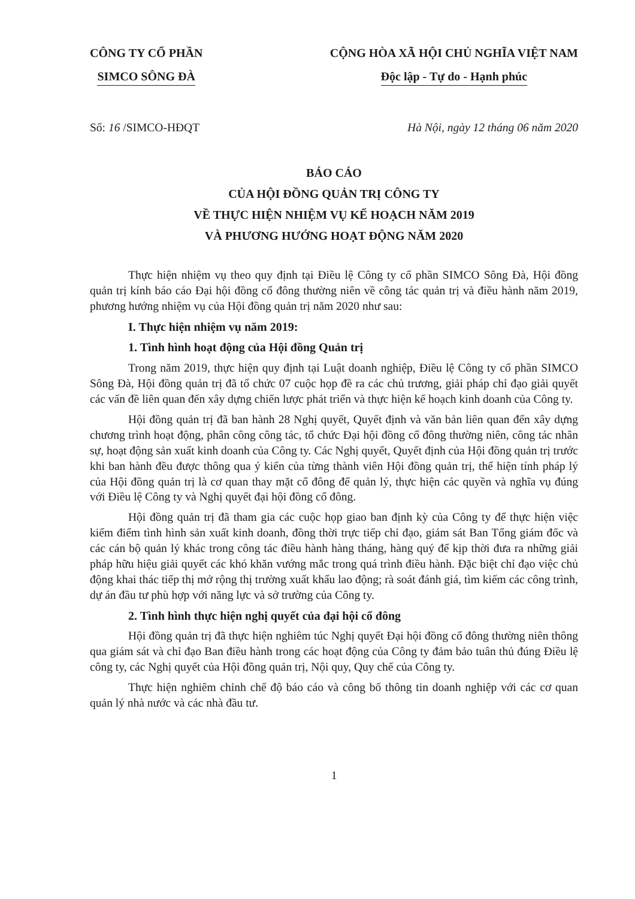CÔNG TY CỔ PHẦN
SIMCO SÔNG ĐÀ
CỘNG HÒA XÃ HỘI CHỦ NGHĨA VIỆT NAM
Độc lập - Tự do - Hạnh phúc
Số: 16 /SIMCO-HĐQT Hà Nội, ngày 12 tháng 06 năm 2020
BÁO CÁO
CỦA HỘI ĐỒNG QUẢN TRỊ CÔNG TY
VỀ THỰC HIỆN NHIỆM VỤ KẾ HOẠCH NĂM 2019
VÀ PHƯƠNG HƯỚNG HOẠT ĐỘNG NĂM 2020
Thực hiện nhiệm vụ theo quy định tại Điều lệ Công ty cổ phần SIMCO Sông Đà, Hội đồng quản trị kính báo cáo Đại hội đồng cổ đông thường niên về công tác quản trị và điều hành năm 2019, phương hướng nhiệm vụ của Hội đồng quản trị năm 2020 như sau:
I. Thực hiện nhiệm vụ năm 2019:
1. Tình hình hoạt động của Hội đồng Quản trị
Trong năm 2019, thực hiện quy định tại Luật doanh nghiệp, Điều lệ Công ty cổ phần SIMCO Sông Đà, Hội đồng quản trị đã tổ chức 07 cuộc họp đề ra các chủ trương, giải pháp chỉ đạo giải quyết các vấn đề liên quan đến xây dựng chiến lược phát triển và thực hiện kế hoạch kinh doanh của Công ty.
Hội đồng quản trị đã ban hành 28 Nghị quyết, Quyết định và văn bản liên quan đến xây dựng chương trình hoạt động, phân công công tác, tổ chức Đại hội đồng cổ đông thường niên, công tác nhân sự, hoạt động sản xuất kinh doanh của Công ty. Các Nghị quyết, Quyết định của Hội đồng quản trị trước khi ban hành đều được thông qua ý kiến của từng thành viên Hội đồng quản trị, thể hiện tính pháp lý của Hội đồng quản trị là cơ quan thay mặt cổ đông để quản lý, thực hiện các quyền và nghĩa vụ đúng với Điều lệ Công ty và Nghị quyết đại hội đồng cổ đông.
Hội đồng quản trị đã tham gia các cuộc họp giao ban định kỳ của Công ty để thực hiện việc kiểm điểm tình hình sản xuất kinh doanh, đồng thời trực tiếp chỉ đạo, giám sát Ban Tổng giám đốc và các cán bộ quản lý khác trong công tác điều hành hàng tháng, hàng quý để kịp thời đưa ra những giải pháp hữu hiệu giải quyết các khó khăn vướng mắc trong quá trình điều hành. Đặc biệt chỉ đạo việc chủ động khai thác tiếp thị mở rộng thị trường xuất khẩu lao động; rà soát đánh giá, tìm kiếm các công trình, dự án đầu tư phù hợp với năng lực và sở trường của Công ty.
2. Tình hình thực hiện nghị quyết của đại hội cổ đông
Hội đồng quản trị đã thực hiện nghiêm túc Nghị quyết Đại hội đồng cổ đông thường niên thông qua giám sát và chỉ đạo Ban điều hành trong các hoạt động của Công ty đảm bảo tuân thủ đúng Điều lệ công ty, các Nghị quyết của Hội đồng quản trị, Nội quy, Quy chế của Công ty.
Thực hiện nghiêm chỉnh chế độ báo cáo và công bố thông tin doanh nghiệp với các cơ quan quản lý nhà nước và các nhà đầu tư.
1